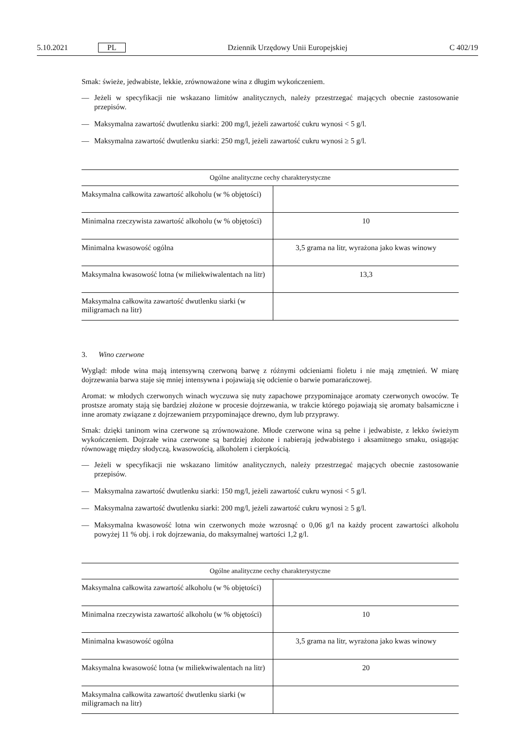5.10.2021 PL Dziennik Urzędowy Unii Europejskiej C 402/19
Smak: świeże, jedwabiste, lekkie, zrównoważone wina z długim wykończeniem.
— Jeżeli w specyfikacji nie wskazano limitów analitycznych, należy przestrzegać mających obecnie zastosowanie przepisów.
— Maksymalna zawartość dwutlenku siarki: 200 mg/l, jeżeli zawartość cukru wynosi < 5 g/l.
— Maksymalna zawartość dwutlenku siarki: 250 mg/l, jeżeli zawartość cukru wynosi ≥ 5 g/l.
| Ogólne analityczne cechy charakterystyczne | |
| --- | --- |
| Maksymalna całkowita zawartość alkoholu (w % objętości) | |
| Minimalna rzeczywista zawartość alkoholu (w % objętości) | 10 |
| Minimalna kwasowość ogólna | 3,5 grama na litr, wyrażona jako kwas winowy |
| Maksymalna kwasowość lotna (w miliekwiwalentach na litr) | 13,3 |
| Maksymalna całkowita zawartość dwutlenku siarki (w miligramach na litr) | |
3. Wino czerwone
Wygląd: młode wina mają intensywną czerwoną barwę z różnymi odcieniami fioletu i nie mają zmętnień. W miarę dojrzewania barwa staje się mniej intensywna i pojawiają się odcienie o barwie pomarańczowej.
Aromat: w młodych czerwonych winach wyczuwa się nuty zapachowe przypominające aromaty czerwonych owo­ców. Te prostsze aromaty stają się bardziej złożone w procesie dojrzewania, w trakcie którego pojawiają się aromaty balsamiczne i inne aromaty związane z dojrzewaniem przypominające drewno, dym lub przyprawy.
Smak: dzięki taninom wina czerwone są zrównoważone. Młode czerwone wina są pełne i jedwabiste, z lekko świe­żym wykończeniem. Dojrzałe wina czerwone są bardziej złożone i nabierają jedwabistego i aksamitnego smaku, osiągając równowagę między słodyczą, kwasowością, alkoholem i cierpkością.
— Jeżeli w specyfikacji nie wskazano limitów analitycznych, należy przestrzegać mających obecnie zastosowanie przepisów.
— Maksymalna zawartość dwutlenku siarki: 150 mg/l, jeżeli zawartość cukru wynosi < 5 g/l.
— Maksymalna zawartość dwutlenku siarki: 200 mg/l, jeżeli zawartość cukru wynosi ≥ 5 g/l.
— Maksymalna kwasowość lotna win czerwonych może wzrosnąć o 0,06 g/l na każdy procent zawartości alkoholu powyżej 11 % obj. i rok dojrzewania, do maksymalnej wartości 1,2 g/l.
| Ogólne analityczne cechy charakterystyczne | |
| --- | --- |
| Maksymalna całkowita zawartość alkoholu (w % objętości) | |
| Minimalna rzeczywista zawartość alkoholu (w % objętości) | 10 |
| Minimalna kwasowość ogólna | 3,5 grama na litr, wyrażona jako kwas winowy |
| Maksymalna kwasowość lotna (w miliekwiwalentach na litr) | 20 |
| Maksymalna całkowita zawartość dwutlenku siarki (w miligramach na litr) | |